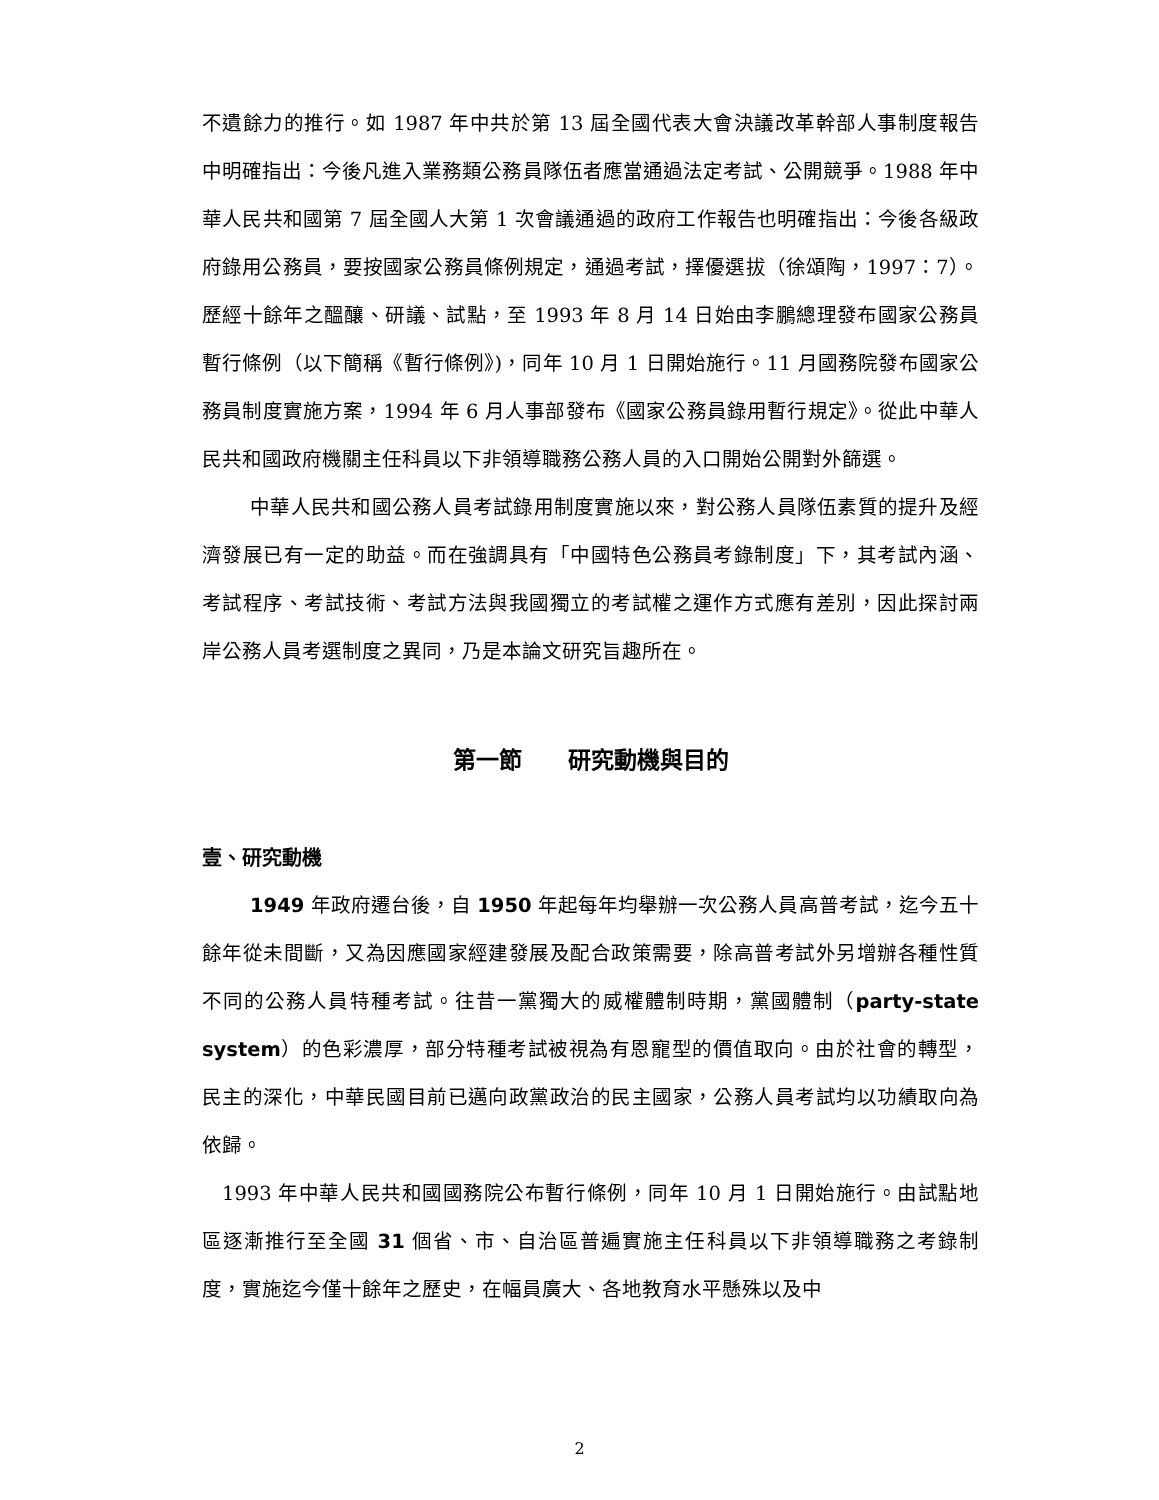不遺餘力的推行。如 1987 年中共於第 13 屆全國代表大會決議改革幹部人事制度報告中明確指出：今後凡進入業務類公務員隊伍者應當通過法定考試、公開競爭。1988 年中華人民共和國第 7 屆全國人大第 1 次會議通過的政府工作報告也明確指出：今後各級政府錄用公務員，要按國家公務員條例規定，通過考試，擇優選拔（徐頌陶，1997：7）。歷經十餘年之醞釀、研議、試點，至 1993 年 8 月 14 日始由李鵬總理發布國家公務員暫行條例（以下簡稱《暫行條例》)，同年 10 月 1 日開始施行。11 月國務院發布國家公務員制度實施方案，1994 年 6 月人事部發布《國家公務員錄用暫行規定》。從此中華人民共和國政府機關主任科員以下非領導職務公務人員的入口開始公開對外篩選。
中華人民共和國公務人員考試錄用制度實施以來，對公務人員隊伍素質的提升及經濟發展已有一定的助益。而在強調具有「中國特色公務員考錄制度」下，其考試內涵、考試程序、考試技術、考試方法與我國獨立的考試權之運作方式應有差別，因此探討兩岸公務人員考選制度之異同，乃是本論文研究旨趣所在。
第一節　　研究動機與目的
壹、研究動機
1949 年政府遷台後，自 1950 年起每年均舉辦一次公務人員高普考試，迄今五十餘年從未間斷，又為因應國家經建發展及配合政策需要，除高普考試外另增辦各種性質不同的公務人員特種考試。往昔一黨獨大的威權體制時期，黨國體制（party-state system）的色彩濃厚，部分特種考試被視為有恩寵型的價值取向。由於社會的轉型，民主的深化，中華民國目前已邁向政黨政治的民主國家，公務人員考試均以功績取向為依歸。
1993 年中華人民共和國國務院公布暫行條例，同年 10 月 1 日開始施行。由試點地區逐漸推行至全國 31 個省、市、自治區普遍實施主任科員以下非領導職務之考錄制度，實施迄今僅十餘年之歷史，在幅員廣大、各地教育水平懸殊以及中
2